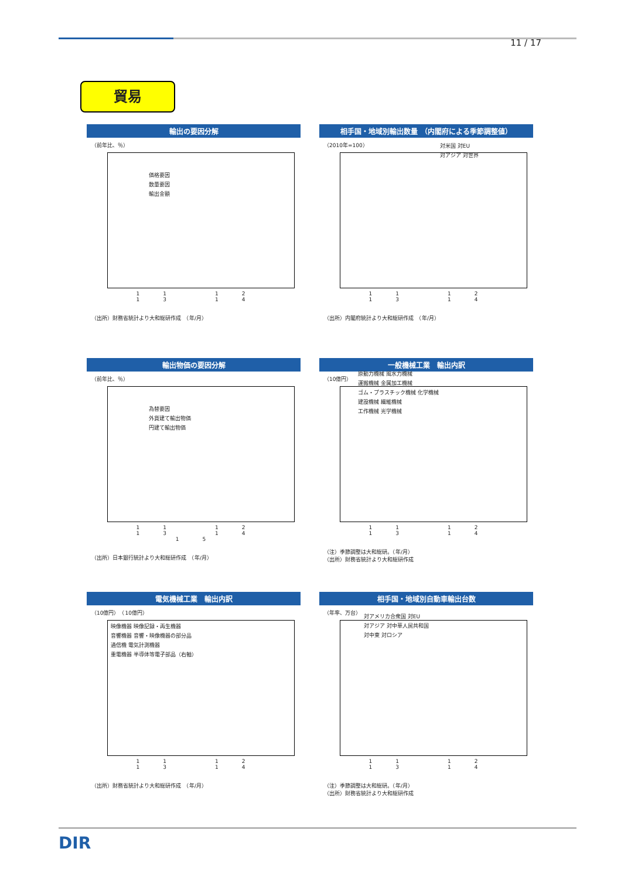11 / 17
貿易
輸出の要因分解
（前年比、％）
価格要因
数量要因
輸出金額
11 12 13 14
（出所）財務省統計より大和総研作成　（年/月）
相手国・地域別輸出数量 （内閣府による季節調整値）
（2010年=100）
対米国 対EU
対アジア 対世界
11 12 13 14
（出所）内閣府統計より大和総研作成　（年/月）
輸出物価の要因分解
（前年比、％）
為替要因
外貨建て輸出物価
円建て輸出物価
11 12 13 14 15
（出所）日本銀行統計より大和総研作成　（年/月）
一般機械工業　輸出内訳
（10億円）
原動力機械 風水力機械
運搬機械 金属加工機械
ゴム・プラスチック機械 化学機械
建設機械 繊維機械
工作機械 光学機械
11 12 13 14
（注）季節調整は大和総研。（年/月）
（出所）財務省統計より大和総研作成
電気機械工業　輸出内訳
（10億円）　（10億円）
映像機器 映像記録・再生機器
音響機器 音響・映像機器の部分品
通信機 電気計測機器
重電機器 半導体等電子部品（右軸）
11 12 13 14
（出所）財務省統計より大和総研作成　（年/月）
相手国・地域別自動車輸出台数
（年率、万台）
対アメリカ合衆国 対EU
対アジア 対中華人民共和国
対中東 対ロシア
11 12 13 14
（注）季節調整は大和総研。（年/月）
（出所）財務省統計より大和総研作成
DIR